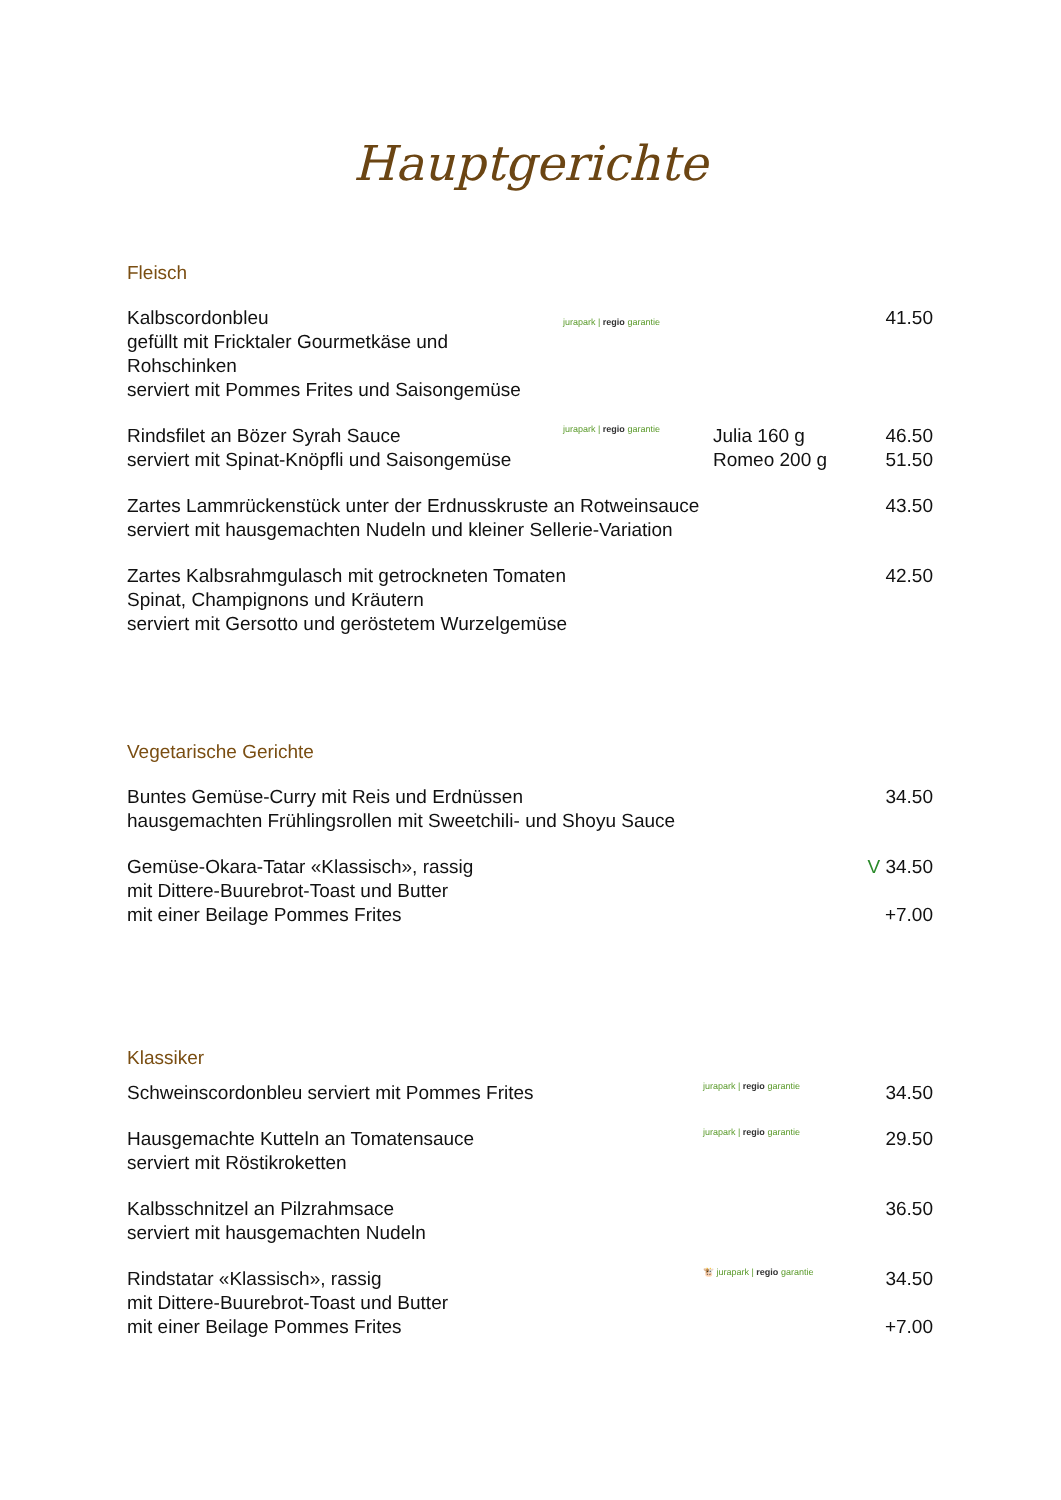Hauptgerichte
Fleisch
Kalbscordonbleu
gefüllt mit Fricktaler Gourmetkäse und Rohschinken
serviert mit Pommes Frites und Saisongemüse
jurapark | regio garantie
41.50
Rindsfilet an Bözer Syrah Sauce
serviert mit Spinat-Knöpfli und Saisongemüse
jurapark | regio garantie
Julia 160 g
Romeo 200 g
46.50
51.50
Zartes Lammrückenstück unter der Erdnusskruste an Rotweinsauce
serviert mit hausgemachten Nudeln und kleiner Sellerie-Variation
43.50
Zartes Kalbsrahmgulasch mit getrockneten Tomaten
Spinat, Champignons und Kräutern
serviert mit Gersotto und geröstetem Wurzelgemüse
42.50
Vegetarische Gerichte
Buntes Gemüse-Curry mit Reis und Erdnüssen
hausgemachten Frühlingsrollen mit Sweetchili- und Shoyu Sauce
34.50
Gemüse-Okara-Tatar «Klassisch», rassig
mit Dittere-Buurebrot-Toast und Butter
mit einer Beilage Pommes Frites
V 34.50
+7.00
Klassiker
Schweinscordonbleu serviert mit Pommes Frites
jurapark | regio garantie
34.50
Hausgemachte Kutteln an Tomatensauce
serviert mit Röstikroketten
jurapark | regio garantie
29.50
Kalbsschnitzel an Pilzrahmsace
serviert mit hausgemachten Nudeln
36.50
Rindstatar «Klassisch», rassig
mit Dittere-Buurebrot-Toast und Butter
mit einer Beilage Pommes Frites
🐮 jurapark | regio garantie
34.50
+7.00